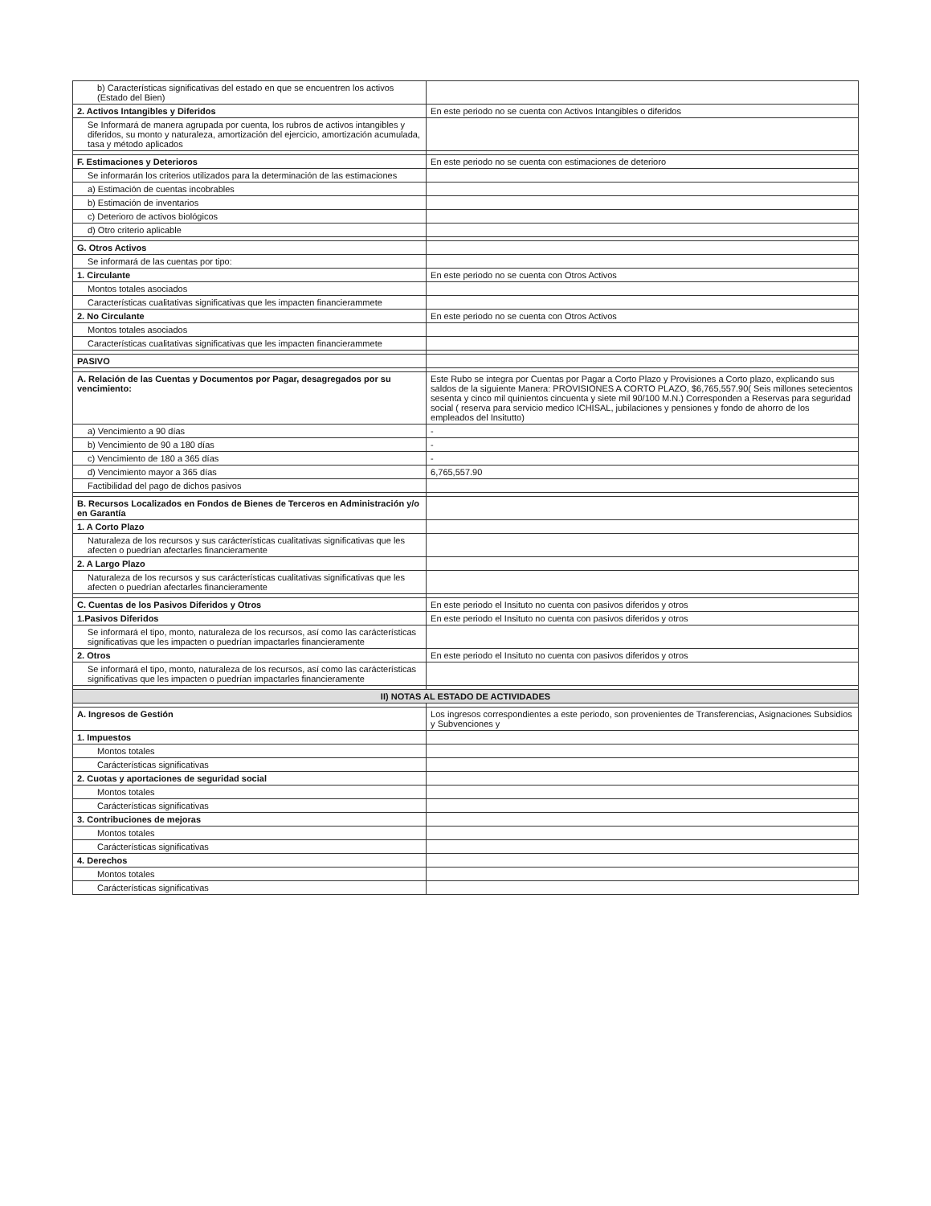| b) Características significativas del estado en que se encuentren los activos (Estado del Bien) | |
| 2. Activos Intangibles y Diferidos | En este periodo no se cuenta con Activos Intangibles o diferidos |
| Se Informará de manera agrupada por cuenta, los rubros de activos intangibles y diferidos, su monto y naturaleza, amortización del ejercicio, amortización acumulada, tasa y método aplicados | |
| F. Estimaciones y Deterioros | En este periodo no se cuenta con estimaciones de deterioro |
| Se informarán los criterios utilizados para la determinación de las estimaciones | |
| a) Estimación de cuentas incobrables | |
| b) Estimación de inventarios | |
| c) Deterioro de activos biológicos | |
| d) Otro criterio aplicable | |
| G. Otros Activos | |
| Se informará de las cuentas por tipo: | |
| 1. Circulante | En este periodo no se cuenta con Otros Activos |
| Montos totales asociados | |
| Características cualitativas significativas que les impacten financierammete | |
| 2. No Circulante | En este periodo no se cuenta con Otros Activos |
| Montos totales asociados | |
| Características cualitativas significativas que les impacten financierammete | |
| PASIVO | |
| A. Relación de las Cuentas y Documentos por Pagar, desagregados por su vencimiento: | Este Rubo se integra por Cuentas por Pagar a Corto Plazo y Provisiones a Corto plazo, explicando sus saldos de la siguiente Manera: PROVISIONES A CORTO PLAZO, $6,765,557.90( Seis millones setecientos sesenta y cinco mil quinientos cincuenta y siete mil 90/100 M.N.) Corresponden a Reservas para seguridad social ( reserva para servicio medico ICHISAL, jubilaciones y pensiones y fondo de ahorro de los empleados del Insitutto) |
| a) Vencimiento a 90 días | - |
| b) Vencimiento de 90 a 180 días | - |
| c) Vencimiento de 180 a 365 días | - |
| d) Vencimiento mayor a 365 días | 6,765,557.90 |
| Factibilidad del pago de dichos pasivos | |
| B. Recursos Localizados en Fondos de Bienes de Terceros en Administración y/o en Garantía | |
| 1. A Corto Plazo | |
| Naturaleza de los recursos y sus carácterísticas cualitativas significativas que les afecten o puedrían afectarles financieramente | |
| 2. A Largo Plazo | |
| Naturaleza de los recursos y sus carácterísticas cualitativas significativas que les afecten o puedrían afectarles financieramente | |
| C. Cuentas de los Pasivos Diferidos y Otros | En este periodo el Insituto no cuenta con pasivos diferidos y otros |
| 1.Pasivos Diferidos | En este periodo el Insituto no cuenta con pasivos diferidos y otros |
| Se informará el tipo, monto, naturaleza de los recursos, así como las carácterísticas significativas que les impacten o puedrían impactarles financieramente | |
| 2. Otros | En este periodo el Insituto no cuenta con pasivos diferidos y otros |
| Se informará el tipo, monto, naturaleza de los recursos, así como las carácterísticas significativas que les impacten o puedrían impactarles financieramente | |
| II) NOTAS AL ESTADO DE ACTIVIDADES | |
| A. Ingresos de Gestión | Los ingresos correspondientes a este periodo, son provenientes de Transferencias, Asignaciones Subsidios y Subvenciones y |
| 1. Impuestos | |
| Montos totales | |
| Carácterísticas significativas | |
| 2. Cuotas y aportaciones de seguridad social | |
| Montos totales | |
| Carácterísticas significativas | |
| 3. Contribuciones de mejoras | |
| Montos totales | |
| Carácterísticas significativas | |
| 4. Derechos | |
| Montos totales | |
| Carácterísticas significativas | |